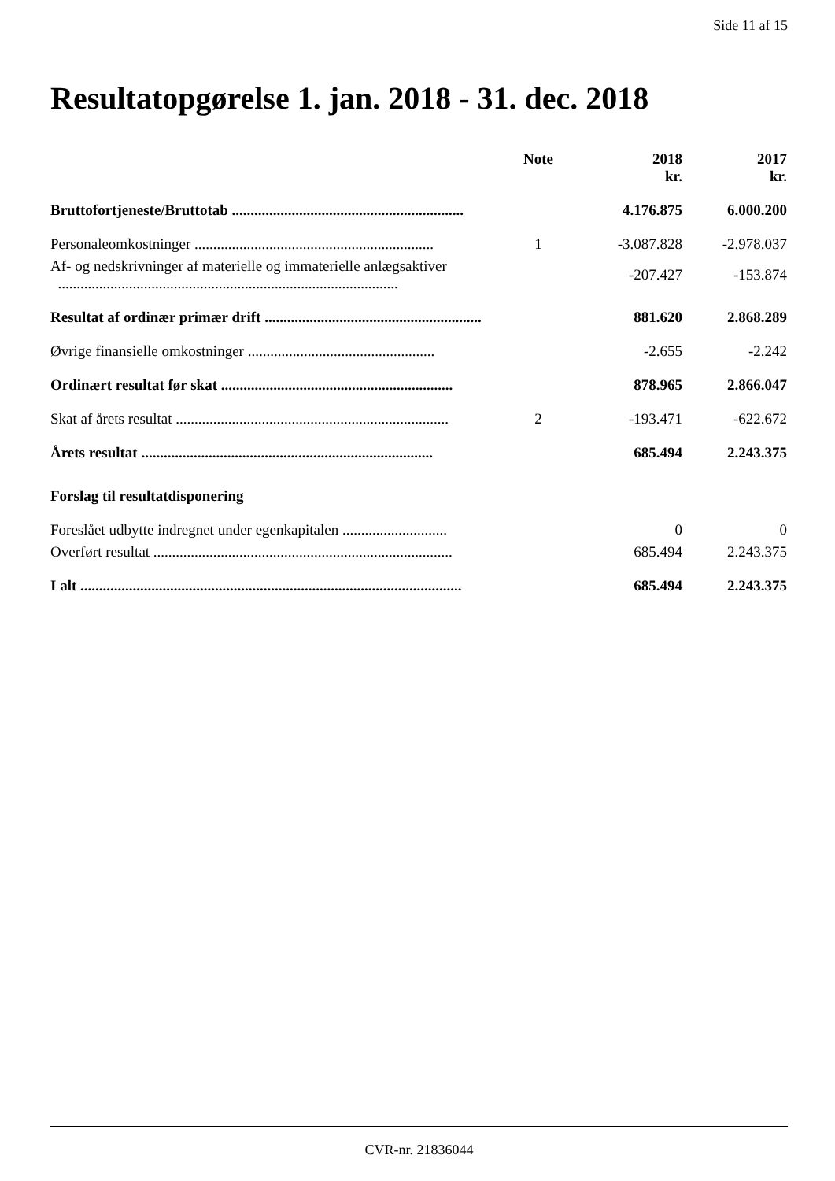Side 11 af 15
Resultatopgørelse 1. jan. 2018 - 31. dec. 2018
| | Note | 2018 kr. | 2017 kr. |
| --- | --- | --- | --- |
| Bruttofortjeneste/Bruttotab .............................................................. | | 4.176.875 | 6.000.200 |
| Personaleomkostninger ................................................................ | 1 | -3.087.828 | -2.978.037 |
| Af- og nedskrivninger af materielle og immaterielle anlægsaktiver ........................................................................................... | | -207.427 | -153.874 |
| Resultat af ordinær primær drift .......................................................... | | 881.620 | 2.868.289 |
| Øvrige finansielle omkostninger .................................................. | | -2.655 | -2.242 |
| Ordinært resultat før skat .............................................................. | | 878.965 | 2.866.047 |
| Skat af årets resultat ......................................................................... | 2 | -193.471 | -622.672 |
| Årets resultat .............................................................................. | | 685.494 | 2.243.375 |
| Forslag til resultatdisponering | | | |
| Foreslået udbytte indregnet under egenkapitalen ............................ | | 0 | 0 |
| Overført resultat ................................................................................ | | 685.494 | 2.243.375 |
| I alt ...................................................................................................... | | 685.494 | 2.243.375 |
CVR-nr. 21836044